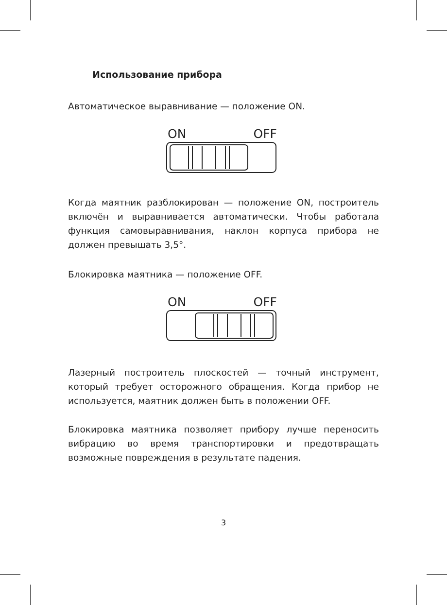Использование прибора
Автоматическое выравнивание — положение ON.
ON OFF
Когда маятник разблокирован — положение ON, построитель включён и выравнивается автоматически. Чтобы работала функция самовыравнивания, наклон корпуса прибора не должен превышать 3,5°.
Блокировка маятника — положение OFF.
ON OFF
Лазерный построитель плоскостей — точный инструмент, который требует осторожного обращения. Когда прибор не используется, маятник должен быть в положении OFF.
Блокировка маятника позволяет прибору лучше переносить вибрацию во время транспортировки и предотвращать возможные повреждения в результате падения.
3